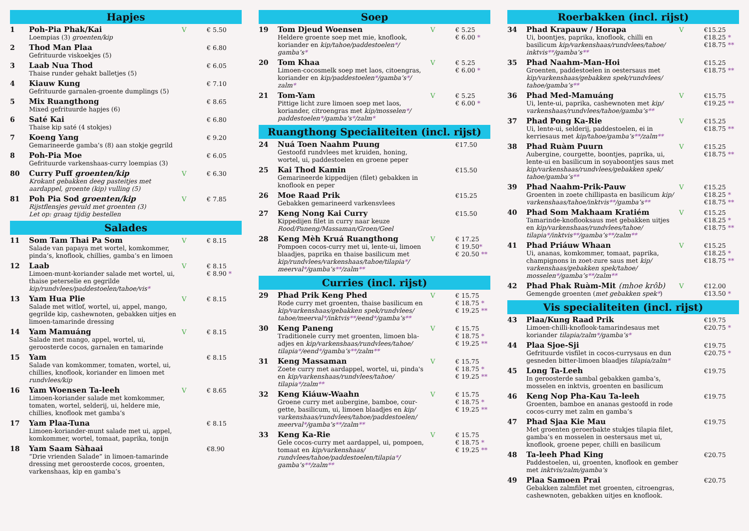Hapjes
1 Poh-Pia Phak/Kai
Loempias (3) groenten/kip
V € 5.50
2 Thod Man Plaa
Gefrituurde viskoekjes (5)
€ 6.80
3 Laab Nua Thod
Thaise runder gehakt balletjes (5)
€ 6.05
4 Kiauw Kung
Gefrituurde garnalen-groente dumplings (5)
€ 7.10
5 Mix Ruangthong
Mixed gefrituurde hapjes (6)
€ 8.65
6 Saté Kai
Thaise kip saté (4 stokjes)
€ 6.80
7 Koeng Yang
Gemarineerde gamba’s (8) aan stokje gegrild
€ 9.20
8 Poh-Pia Moe
Gefrituurde varkenshaas-curry loempias (3)
€ 6.05
80 Curry Puff groenten/kip
Krokant gebakken deeg pasteitjes met aardappel, groente (kip) vulling (5)
V € 6.30
81 Poh Pia Sod groenten/kip
Rijstflensjes gevuld met groenten (3)
Let op: graag tijdig bestellen
V € 7.85
Salades
11 Som Tam Thai Pa Som
Salade van papaya met wortel, komkommer, pinda’s, knoflook, chillies, gamba’s en limoen
V € 8.15
12 Laab
Limoen-munt-koriander salade met wortel, ui, thaise peterselie en gegrilde kip/rundvlees/paddestoelen/tahoe/vis*
V € 8.15 € 8.90 *
13 Yam Hua Plie
Salade met witlof, wortel, ui, appel, mango, gegrilde kip, cashewnoten, gebakken uitjes en limoen-tamarinde dressing
V € 8.15
14 Yam Mamuáng
Salade met mango, appel, wortel, ui, geroosterde cocos, garnalen en tamarinde
V € 8.15
15 Yam
Salade van komkommer, tomaten, wortel, ui, chillies, knoflook, koriander en limoen met rundvlees/kip
€ 8.15
16 Yam Woensen Ta-leeh
Limoen-koriander salade met komkommer, tomaten, wortel, selderij, ui, heldere mie, chillies, knoflook met gamba’s
V € 8.65
17 Yam Plaa-Tuna
Limoen-koriander-munt salade met ui, appel, komkommer, wortel, tomaat, paprika, tonijn
€ 8.15
18 Yam Saam Sàhaai
“Drie vrienden Salade” in limoen-tamarinde dressing met geroosterde cocos, groenten, varkenshaas, kip en gamba’s
€8.90
Soep
19 Tom Djeud Woensen
Heldere groente soep met mie, knoflook, koriander en kip/tahoe/paddestoelen*/ gamba’s*
V € 5.25 € 6.00 *
20 Tom Khaa
Limoen-cocosmelk soep met laos, citoengras, koriander en kip/paddestoelen*/gamba’s*/ zalm*
V € 5.25 € 6.00 *
21 Tom-Yam
Pittige licht zure limoen soep met laos, koriander, citroengras met kip/mosselen*/ paddestoelen*/gamba’s*/zalm*
V € 5.25 € 6.00 *
Ruangthong Specialiteiten (incl. rijst)
24 Nuá Toen Naahm Puung
Gestoofd rundvlees met kruiden, honing, wortel, ui, paddestoelen en groene peper
€17.50
25 Kai Thod Kamin
Gemarineerde kippedijen (filet) gebakken in knoflook en peper
€15.50
26 Moe Raad Prik
Gebakken gemarineerd varkensvlees
€15.25
27 Keng Nong Kai Curry
Kippedijen filet in curry naar keuze
Rood/Paneng/Massaman/Groen/Geel
€15.50
28 Keng Mèh Kruá Ruangthong
Pompoen cocos-curry met ui, lente-ui, limoen blaadjes, paprika en thaise basilicum met kip/rundvlees/varkenshaas/tahoe/tilapia*/ meerval*/gamba’s**/zalm**
V € 17.25 € 19.50* € 20.50 **
Curries (incl. rijst)
29 Phad Prik Keng Phed
Rode curry met groenten, thaise basilicum en kip/varkenshaas/gebakken spek/rundvlees/ tahoe/meerval*/inktvis**/eend*/gamba’s**
V € 15.75 € 18.75 * € 19.25 **
30 Keng Paneng
Traditionele curry met groenten, limoen bla-adjes en kip/varkenshaas/rundvlees/tahoe/ tilapia*/eend*/gamba’s**/zalm**
V € 15.75 € 18.75 * € 19.25 **
31 Keng Massaman
Zoete curry met aardappel, wortel, ui, pinda's en kip/varkenshaas/rundvlees/tahoe/ tilapia*/zalm**
V € 15.75 € 18.75 * € 19.25 **
32 Keng Kiáuw-Waahn
Groene curry met aubergine, bamboe, cour-gette, basilicum, ui, limoen blaadjes en kip/ varkenshaas/rundvlees/tahoe/paddestoelen/ meerval*/gamba’s**/zalm**
V € 15.75 € 18.75 * € 19.25 **
33 Keng Ka-Rie
Gele cocos-curry met aardappel, ui, pompoen, tomaat en kip/varkenshaas/ rundvlees/tahoe/paddestoelen/tilapia*/ gamba’s**/zalm**
V € 15.75 € 18.75 * € 19.25 **
Roerbakken (incl. rijst)
34 Phad Krapauw / Horapa
Ui, boontjes, paprika, knoflook, chilli en basilicum kip/varkenshaas/rundvlees/tahoe/ inktvis**/gamba’s**
V €15.25 €18.25 * €18.75 **
35 Phad Naahm-Man-Hoi
Groenten, paddestoelen in oestersaus met kip/varkenshaas/gebakken spek/rundvlees/ tahoe/gamba’s**
€15.25 €18.75 **
36 Phad Med-Mamuáng
Ui, lente-ui, paprika, cashewnoten met kip/ varkenshaas/rundvlees/tahoe/gamba’s**
V €15.75 €19.25 **
37 Phad Pong Ka-Rie
Ui, lente-ui, selderij, paddestoelen, ei in kerriesaus met kip/tahoe/gamba’s**/zalm**
V €15.25 €18.75 **
38 Phad Ruàm Puurn
Aubergine, courgette, boontjes, paprika, ui, lente-ui en basilicum in soyaboontjes saus met kip/varkenshaas/rundvlees/gebakken spek/ tahoe/gamba’s**
V €15.25 €18.75 **
39 Phad Naahm-Prik-Pauw
Groenten in zoete chillipasta en basilicum kip/ varkenshaas/tahoe/inktvis**/gamba’s**
V €15.25 €18.25 * €18.75 **
40 Phad Som Makhaam Kratiém
Tamarinde-knoflooksaus met gebakken uitjes en kip/varkenshaas/rundvlees/tahoe/ tilapia*/inktvis**/gamba’s**/zalm**
V €15.25 €18.25 * €18.75 **
41 Phad Priáuw Whaan
Ui, ananas, komkommer, tomaat, paprika, champignons in zoet-zure saus met kip/ varkenshaas/gebakken spek/tahoe/ mosselen*/gamba’s**/zalm**
V €15.25 €18.25 * €18.75 **
42 Phad Phak Ruàm-Mit (mhoe krôb)
Gemengde groenten (met gebakken spek*)
V €12.00 €13.50 *
Vis specialiteiten (incl. rijst)
43 Plaa/Kung Raad Prik
Limoen-chilli-knoflook-tamarindesaus met koriander tilapia/zalm*/gamba’s*
€19.75 €20.75 *
44 Plaa Sjoe-Sji
Gefrituurde visfilet in cocos-currysaus en dun gesneden bitter-limoen blaadjes tilapia/zalm*
€19.75 €20.75 *
45 Long Ta-Leeh
In geroosterde sambal gebakken gamba’s, mosselen en inktvis, groenten en basilicum
€19.75
46 Keng Nop Pha-Kau Ta-leeh
Groenten, bamboe en ananas gestoofd in rode cocos-curry met zalm en gamba’s
€19.75
47 Phad Sjaa Kie Mau
Met groenten geroerbakte stukjes tilapia filet, gamba’s en mosselen in oestersaus met ui, knoflook, groene peper, chilli en basilicum
€19.75
48 Ta-leeh Phad King
Paddestoelen, ui, groenten, knoflook en gember met inktvis/zalm/gamba’s
€20.75
49 Plaa Samoen Prai
Gebakken zalmfilet met groenten, citroengras, cashewnoten, gebakken uitjes en knoflook.
€20.75